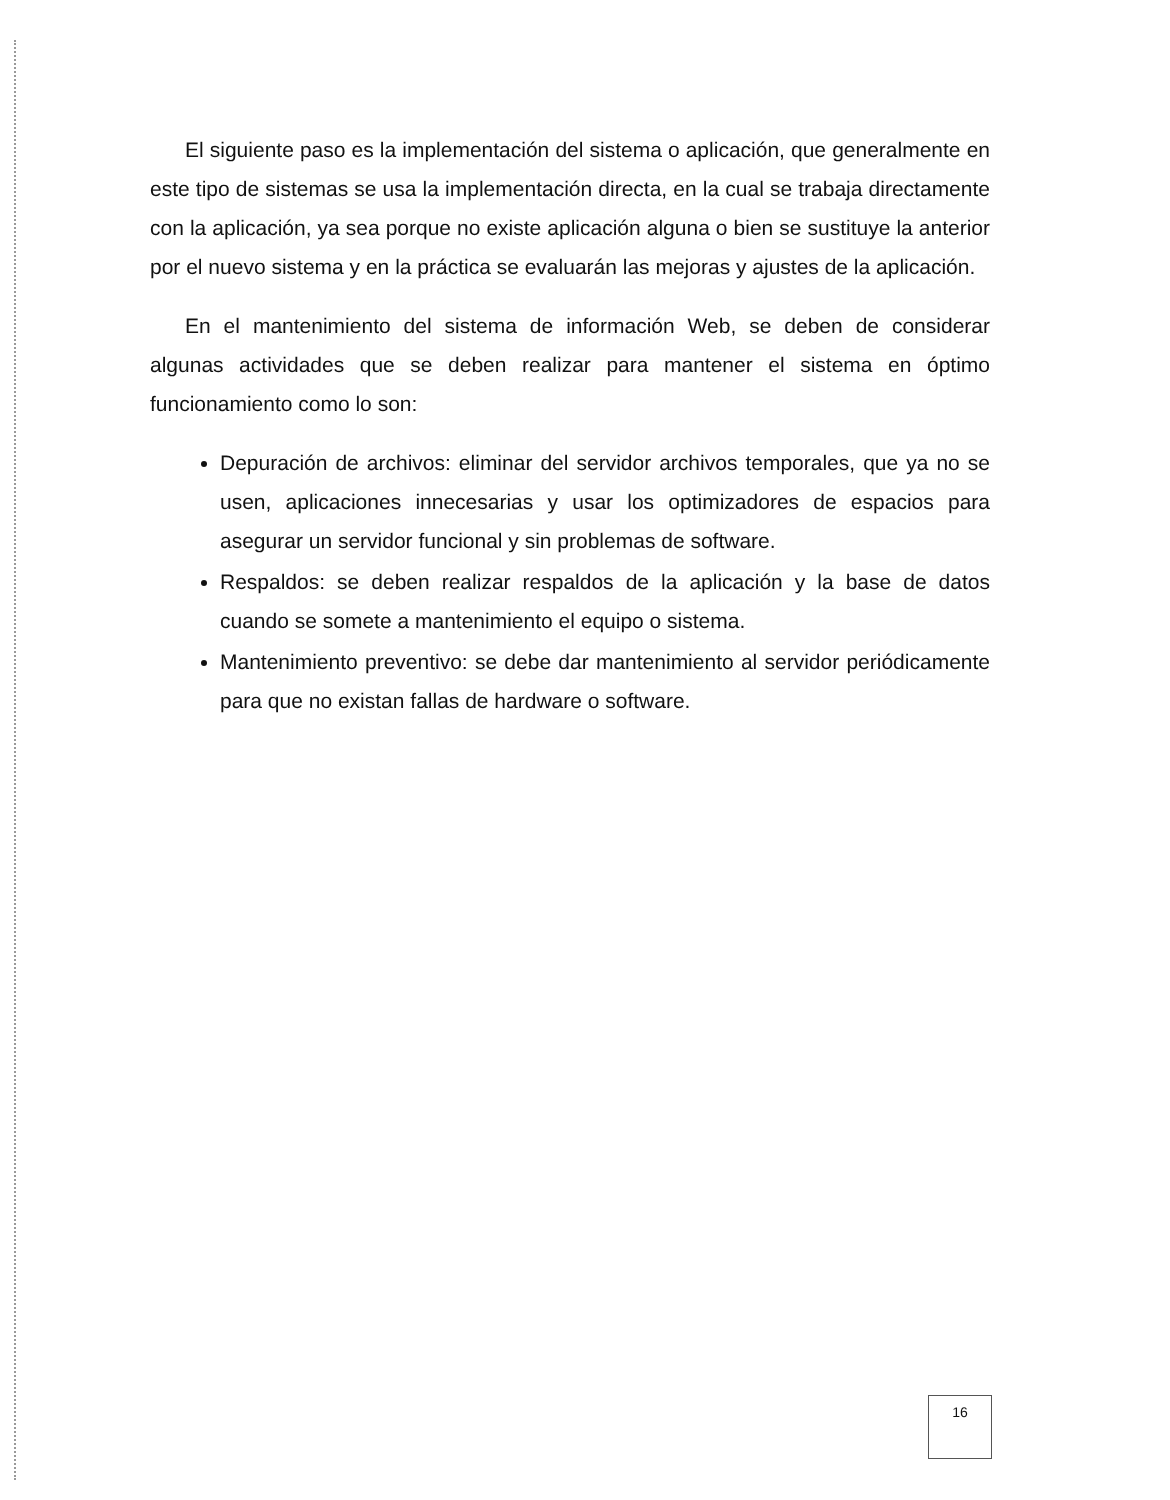El siguiente paso es la implementación del sistema o aplicación, que generalmente en este tipo de sistemas se usa la implementación directa, en la cual se trabaja directamente con la aplicación, ya sea porque no existe aplicación alguna o bien se sustituye la anterior por el nuevo sistema y en la práctica se evaluarán las mejoras y ajustes de la aplicación.
En el mantenimiento del sistema de información Web, se deben de considerar algunas actividades que se deben realizar para mantener el sistema en óptimo funcionamiento como lo son:
Depuración de archivos: eliminar del servidor archivos temporales, que ya no se usen, aplicaciones innecesarias y usar los optimizadores de espacios para asegurar un servidor funcional y sin problemas de software.
Respaldos: se deben realizar respaldos de la aplicación y la base de datos cuando se somete a mantenimiento el equipo o sistema.
Mantenimiento preventivo: se debe dar mantenimiento al servidor periódicamente para que no existan fallas de hardware o software.
16